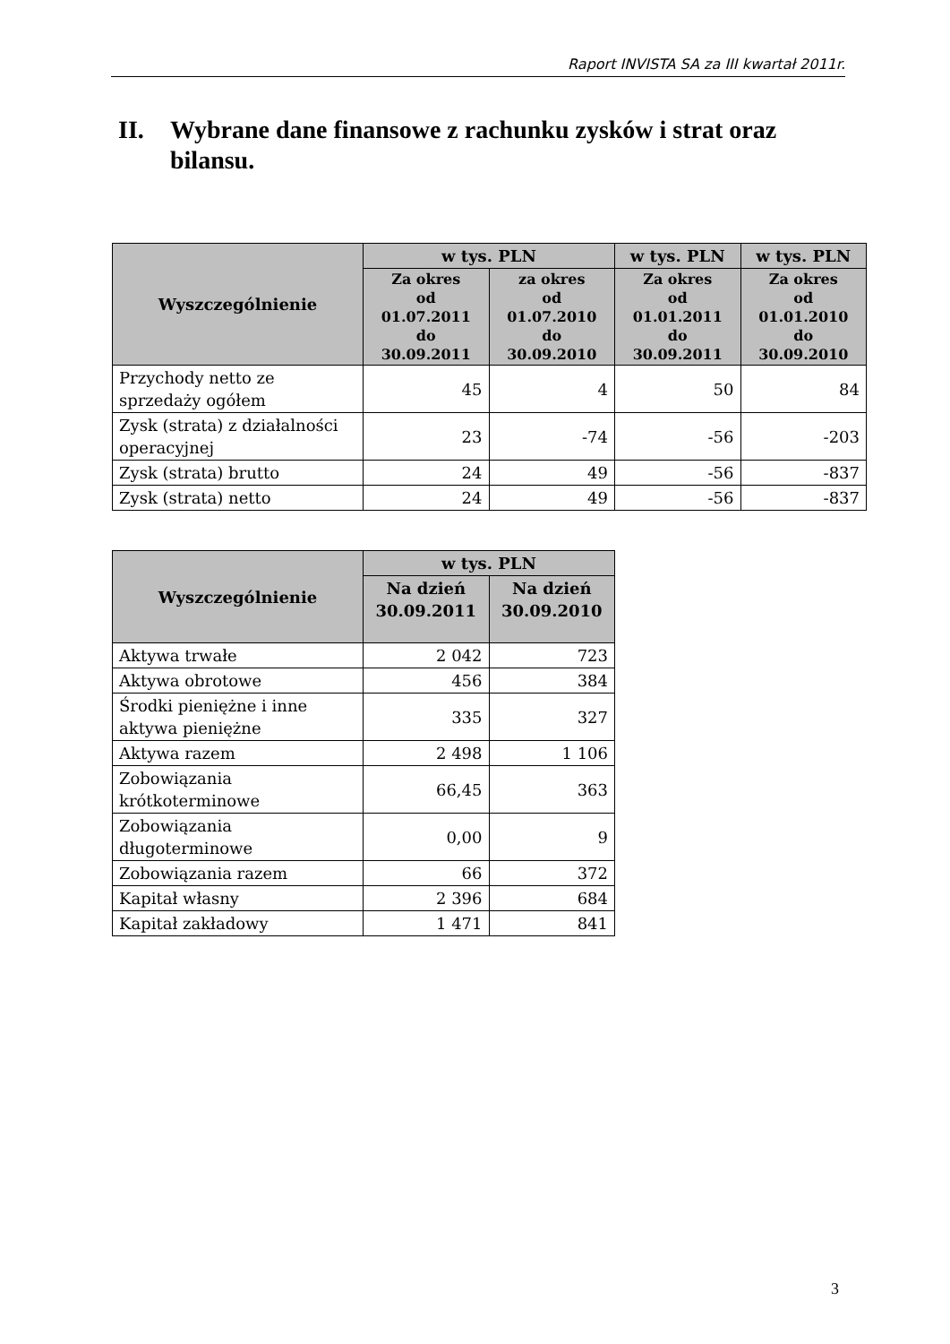Raport INVISTA SA za III kwartał 2011r.
II. Wybrane dane finansowe z rachunku zysków i strat oraz bilansu.
| Wyszczególnienie | w tys. PLN | | w tys. PLN | w tys. PLN |
| --- | --- | --- | --- | --- |
| | Za okres od 01.07.2011 do 30.09.2011 | za okres od 01.07.2010 do 30.09.2010 | Za okres od 01.01.2011 do 30.09.2011 | Za okres od 01.01.2010 do 30.09.2010 |
| Przychody netto ze sprzedaży ogółem | 45 | 4 | 50 | 84 |
| Zysk (strata) z działalności operacyjnej | 23 | -74 | -56 | -203 |
| Zysk (strata) brutto | 24 | 49 | -56 | -837 |
| Zysk (strata) netto | 24 | 49 | -56 | -837 |
| Wyszczególnienie | w tys. PLN | |
| --- | --- | --- |
| | Na dzień 30.09.2011 | Na dzień 30.09.2010 |
| Aktywa trwałe | 2 042 | 723 |
| Aktywa obrotowe | 456 | 384 |
| Środki pieniężne i inne aktywa pieniężne | 335 | 327 |
| Aktywa razem | 2 498 | 1 106 |
| Zobowiązania krótkoterminowe | 66,45 | 363 |
| Zobowiązania długoterminowe | 0,00 | 9 |
| Zobowiązania razem | 66 | 372 |
| Kapitał własny | 2 396 | 684 |
| Kapitał zakładowy | 1 471 | 841 |
3